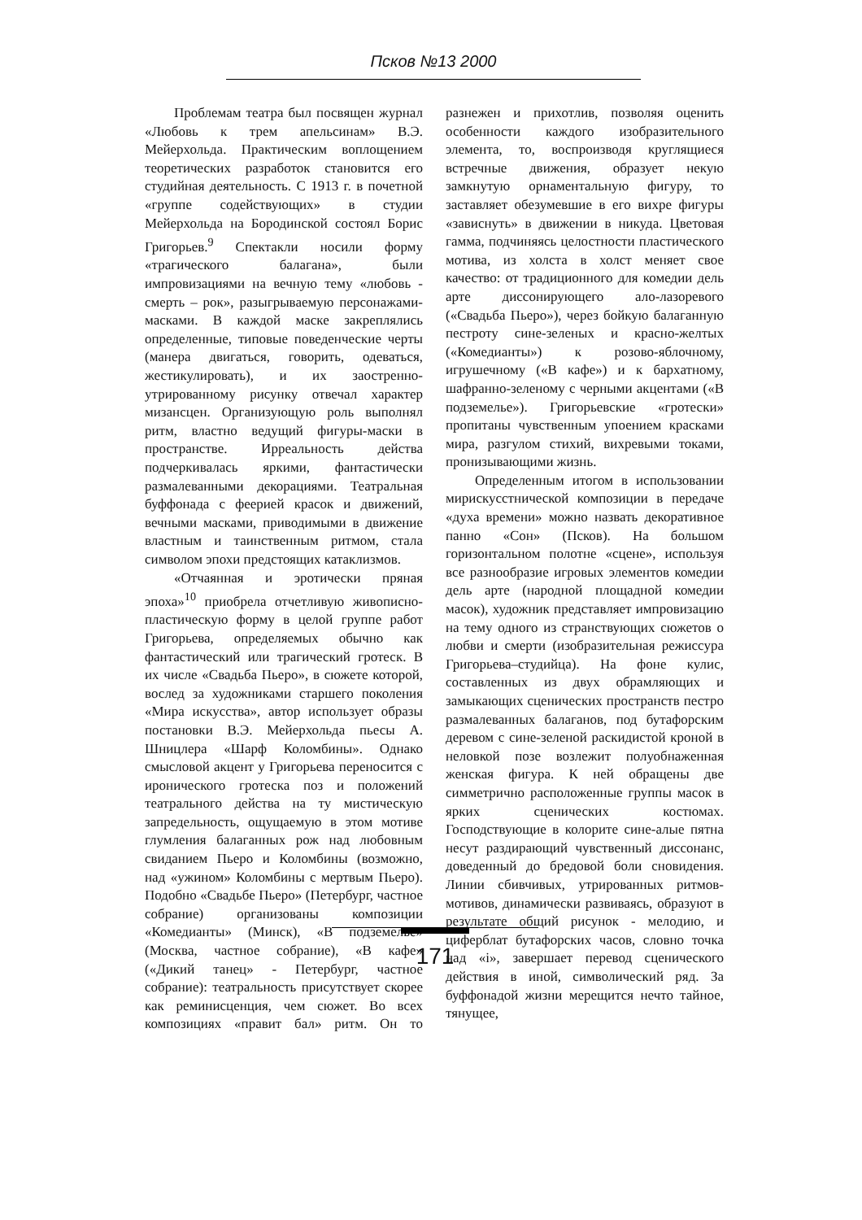Псков №13 2000
Проблемам театра был посвящен журнал «Любовь к трем апельсинам» В.Э. Мейерхольда. Практическим воплощением теоретических разработок становится его студийная деятельность. С 1913 г. в почетной «группе содействующих» в студии Мейерхольда на Бородинской состоял Борис Григорьев.<sup>9</sup> Спектакли носили форму «трагического балагана», были импровизациями на вечную тему «любовь - смерть – рок», разыгрываемую персонажами-масками. В каждой маске закреплялись определенные, типовые поведенческие черты (манера двигаться, говорить, одеваться, жестикулировать), и их заостренно-утрированному рисунку отвечал характер мизансцен. Организующую роль выполнял ритм, властно ведущий фигуры-маски в пространстве. Ирреальность действа подчеркивалась яркими, фантастически размалеванными декорациями. Театральная буффонада с феерией красок и движений, вечными масками, приводимыми в движение властным и таинственным ритмом, стала символом эпохи предстоящих катаклизмов.
«Отчаянная и эротически пряная эпоха»<sup>10</sup> приобрела отчетливую живописно-пластическую форму в целой группе работ Григорьева, определяемых обычно как фантастический или трагический гротеск. В их числе «Свадьба Пьеро», в сюжете которой, вослед за художниками старшего поколения «Мира искусства», автор использует образы постановки В.Э. Мейерхольда пьесы А. Шницлера «Шарф Коломбины». Однако смысловой акцент у Григорьева переносится с иронического гротеска поз и положений театрального действа на ту мистическую запредельность, ощущаемую в этом мотиве глумления балаганных рож над любовным свиданием Пьеро и Коломбины (возможно, над «ужином» Коломбины с мертвым Пьеро). Подобно «Свадьбе Пьеро» (Петербург, частное собрание) организованы композиции «Комедианты» (Минск), «В подземелье» (Москва, частное собрание), «В кафе» («Дикий танец» - Петербург, частное собрание): театральность присутствует скорее как реминисценция, чем сюжет. Во всех композициях «правит бал» ритм. Он то разнежен и прихотлив, позволяя оценить особенности каждого изобразительного элемента, то, воспроизводя круглящиеся встречные движения, образует некую замкнутую орнаментальную фигуру, то заставляет обезумевшие в его вихре фигуры «зависнуть» в движении в никуда. Цветовая гамма, подчиняясь целостности пластического мотива, из холста в холст меняет свое качество: от традиционного для комедии дель арте диссонирующего ало-лазоревого («Свадьба Пьеро»), через бойкую балаганную пестроту сине-зеленых и красно-желтых («Комедианты») к розово-яблочному, игрушечному («В кафе») и к бархатному, шафранно-зеленому с черными акцентами («В подземелье»). Григорьевские «гротески» пропитаны чувственным упоением красками мира, разгулом стихий, вихревыми токами, пронизывающими жизнь.
Определенным итогом в использовании мирискусстнической композиции в передаче «духа времени» можно назвать декоративное панно «Сон» (Псков). На большом горизонтальном полотне «сцене», используя все разнообразие игровых элементов комедии дель арте (народной площадной комедии масок), художник представляет импровизацию на тему одного из странствующих сюжетов о любви и смерти (изобразительная режиссура Григорьева–студийца). На фоне кулис, составленных из двух обрамляющих и замыкающих сценических пространств пестро размалеванных балаганов, под бутафорским деревом с сине-зеленой раскидистой кроной в неловкой позе возлежит полуобнаженная женская фигура. К ней обращены две симметрично расположенные группы масок в ярких сценических костюмах. Господствующие в колорите сине-алые пятна несут раздирающий чувственный диссонанс, доведенный до бредовой боли сновидения. Линии сбивчивых, утрированных ритмов-мотивов, динамически развиваясь, образуют в результате общий рисунок - мелодию, и циферблат бутафорских часов, словно точка над «i», завершает перевод сценического действия в иной, символический ряд. За буффонадой жизни мерещится нечто тайное, тянущее,
171